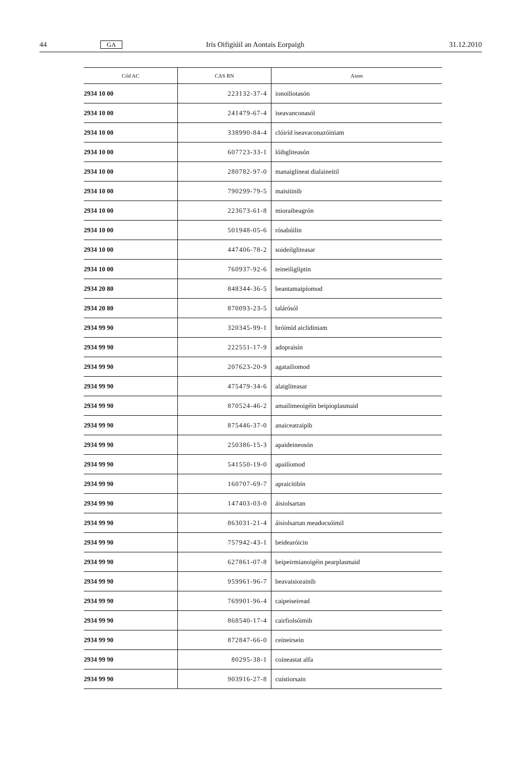44 GA Iris Oifigiúil an Aontais Eorpaigh 31.12.2010
| Cód AC | CAS RN | Ainm |
| --- | --- | --- |
| 2934 10 00 | 223132-37-4 | ionoiliotasón |
| 2934 10 00 | 241479-67-4 | iseavanconasól |
| 2934 10 00 | 338990-84-4 | clóiríd iseavaconazóiniam |
| 2934 10 00 | 607723-33-1 | lóibgliteasón |
| 2934 10 00 | 280782-97-0 | manaiglineat dialaineitil |
| 2934 10 00 | 790299-79-5 | maisitinib |
| 2934 10 00 | 223673-61-8 | mioraibeagrón |
| 2934 10 00 | 501948-05-6 | rósabúilin |
| 2934 10 00 | 447406-78-2 | soideilgliteasar |
| 2934 10 00 | 760937-92-6 | teineiligliptin |
| 2934 20 80 | 848344-36-5 | beantamaipíomod |
| 2934 20 80 | 870093-23-5 | talárósól |
| 2934 99 90 | 320345-99-1 | bróimíd aiclidiniam |
| 2934 99 90 | 222551-17-9 | adopraisín |
| 2934 99 90 | 207623-20-9 | agatailiomod |
| 2934 99 90 | 475479-34-6 | alaigliteasar |
| 2934 99 90 | 870524-46-2 | amailimeoigéin beipioplasmaid |
| 2934 99 90 | 875446-37-0 | anaiceatraipib |
| 2934 99 90 | 250386-15-3 | apaideineosón |
| 2934 99 90 | 541550-19-0 | apailíomod |
| 2934 99 90 | 160707-69-7 | apraicitibín |
| 2934 99 90 | 147403-03-0 | áisiolsartan |
| 2934 99 90 | 863031-21-4 | áisiolsartan meadocsóimil |
| 2934 99 90 | 757942-43-1 | beidearóicin |
| 2934 99 90 | 627861-07-8 | beipeirmianoigéin pearplasmaid |
| 2934 99 90 | 959961-96-7 | beavaisiorainib |
| 2934 99 90 | 769901-96-4 | caipeiseiread |
| 2934 99 90 | 868540-17-4 | cairfiolsóimib |
| 2934 99 90 | 872847-66-0 | ceineirsein |
| 2934 99 90 | 80295-38-1 | coineastat alfa |
| 2934 99 90 | 903916-27-8 | cuistiorsain |